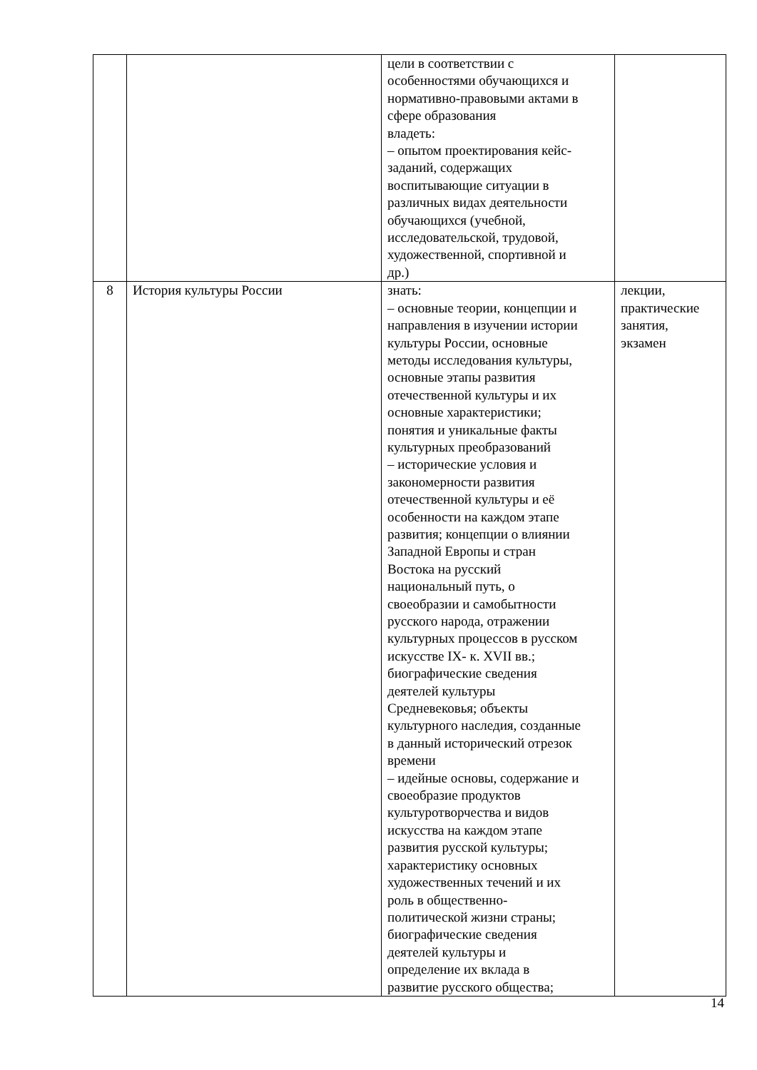| | | цели в соответствии с особенностями обучающихся и нормативно-правовыми актами в сфере образования владеть: – опытом проектирования кейс- заданий, содержащих воспитывающие ситуации в различных видах деятельности обучающихся (учебной, исследовательской, трудовой, художественной, спортивной и др.) | |
| 8 | История культуры России | знать: – основные теории, концепции и направления в изучении истории культуры России, основные методы исследования культуры, основные этапы развития отечественной культуры и их основные характеристики; понятия и уникальные факты культурных преобразований – исторические условия и закономерности развития отечественной культуры и её особенности на каждом этапе развития; концепции о влиянии Западной Европы и стран Востока на русский национальный путь, о своеобразии и самобытности русского народа, отражении культурных процессов в русском искусстве IX- к. XVII вв.; биографические сведения деятелей культуры Средневековья; объекты культурного наследия, созданные в данный исторический отрезок времени – идейные основы, содержание и своеобразие продуктов культуротворчества и видов искусства на каждом этапе развития русской культуры; характеристику основных художественных течений и их роль в общественно- политической жизни страны; биографические сведения деятелей культуры и определение их вклада в развитие русского общества; | лекции, практические занятия, экзамен |
14